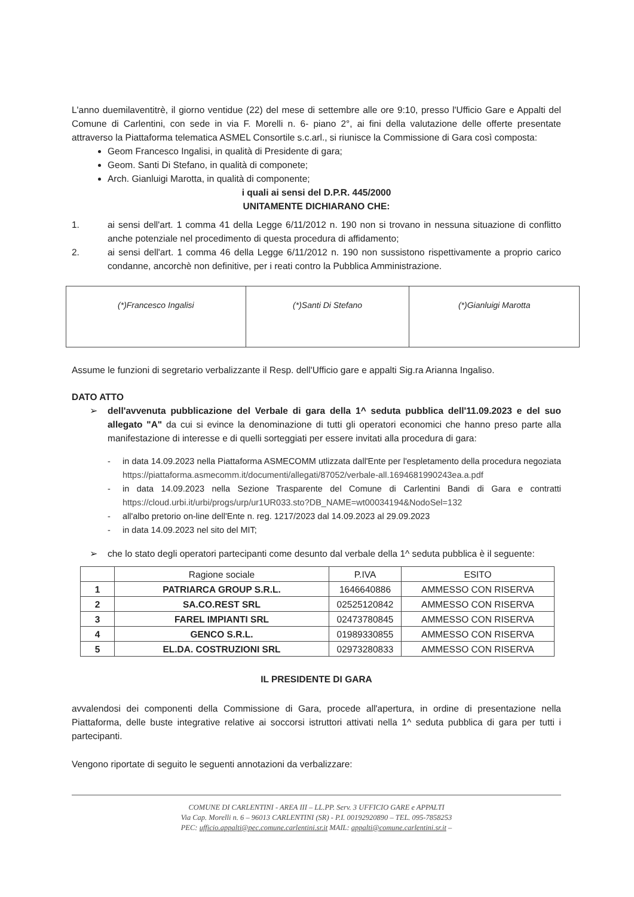L'anno duemilaventitrè, il giorno ventidue (22) del mese di settembre alle ore 9:10, presso l'Ufficio Gare e Appalti del Comune di Carlentini, con sede in via F. Morelli n. 6- piano 2°, ai fini della valutazione delle offerte presentate attraverso la Piattaforma telematica ASMEL Consortile s.c.arl., si riunisce la Commissione di Gara così composta:
Geom Francesco Ingalisi, in qualità di Presidente di gara;
Geom. Santi Di Stefano, in qualità di componete;
Arch. Gianluigi Marotta, in qualità di componente;
i quali ai sensi del D.P.R. 445/2000
UNITAMENTE DICHIARANO CHE:
1. ai sensi dell'art. 1 comma 41 della Legge 6/11/2012 n. 190 non si trovano in nessuna situazione di conflitto anche potenziale nel procedimento di questa procedura di affidamento;
2. ai sensi dell'art. 1 comma 46 della Legge 6/11/2012 n. 190 non sussistono rispettivamente a proprio carico condanne, ancorchè non definitive, per i reati contro la Pubblica Amministrazione.
| (*)Francesco Ingalisi | (*)Santi Di Stefano | (*)Gianluigi Marotta |
Assume le funzioni di segretario verbalizzante il Resp. dell'Ufficio gare e appalti Sig.ra Arianna Ingaliso.
DATO ATTO
➢ dell'avvenuta pubblicazione del Verbale di gara della 1^ seduta pubblica dell'11.09.2023 e del suo allegato "A" da cui si evince la denominazione di tutti gli operatori economici che hanno preso parte alla manifestazione di interesse e di quelli sorteggiati per essere invitati alla procedura di gara:
- in data 14.09.2023 nella Piattaforma ASMECOMM utlizzata dall'Ente per l'espletamento della procedura negoziata https://piattaforma.asmecomm.it/documenti/allegati/87052/verbale-all.1694681990243ea.a.pdf
- in data 14.09.2023 nella Sezione Trasparente del Comune di Carlentini Bandi di Gara e contratti https://cloud.urbi.it/urbi/progs/urp/ur1UR033.sto?DB_NAME=wt00034194&NodoSel=132
- all'albo pretorio on-line dell'Ente n. reg. 1217/2023 dal 14.09.2023 al 29.09.2023
- in data 14.09.2023 nel sito del MIT;
➢ che lo stato degli operatori partecipanti come desunto dal verbale della 1^ seduta pubblica è il seguente:
| | Ragione sociale | P.IVA | ESITO |
| --- | --- | --- | --- |
| 1 | PATRIARCA GROUP S.R.L. | 1646640886 | AMMESSO CON RISERVA |
| 2 | SA.CO.REST SRL | 02525120842 | AMMESSO CON RISERVA |
| 3 | FAREL IMPIANTI SRL | 02473780845 | AMMESSO CON RISERVA |
| 4 | GENCO S.R.L. | 01989330855 | AMMESSO CON RISERVA |
| 5 | EL.DA. COSTRUZIONI SRL | 02973280833 | AMMESSO CON RISERVA |
IL PRESIDENTE DI GARA
avvalendosi dei componenti della Commissione di Gara, procede all'apertura, in ordine di presentazione nella Piattaforma, delle buste integrative relative ai soccorsi istruttori attivati nella 1^ seduta pubblica di gara per tutti i partecipanti.
Vengono riportate di seguito le seguenti annotazioni da verbalizzare:
COMUNE DI CARLENTINI - AREA III – LL.PP. Serv. 3 UFFICIO GARE e APPALTI
Via Cap. Morelli n. 6 – 96013 CARLENTINI (SR) - P.I. 00192920890 – TEL. 095-7858253
PEC: ufficio.appalti@pec.comune.carlentini.sr.it MAIL: appalti@comune.carlentini.sr.it –